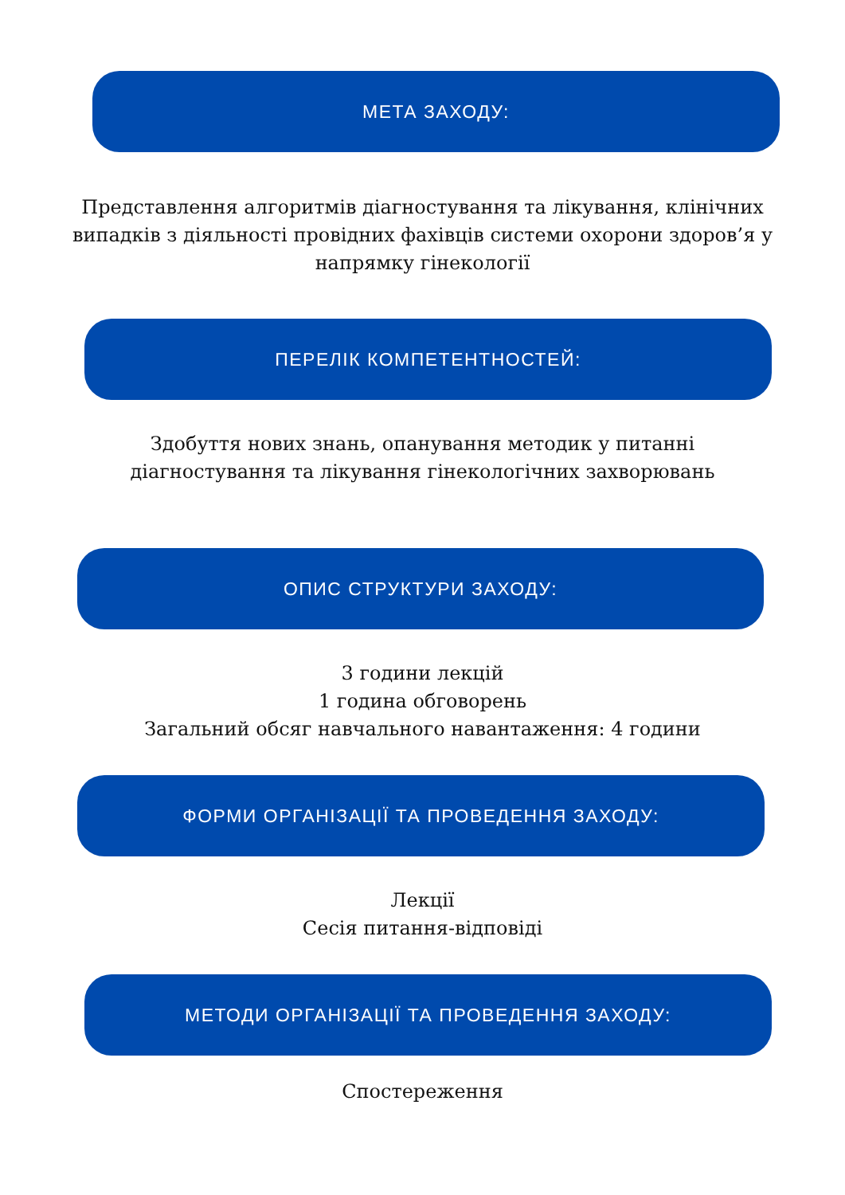МЕТА ЗАХОДУ:
Представлення алгоритмів діагностування та лікування, клінічних випадків з діяльності провідних фахівців системи охорони здоров’я у напрямку гінекології
ПЕРЕЛІК КОМПЕТЕНТНОСТЕЙ:
Здобуття нових знань, опанування методик у питанні діагностування та лікування гінекологічних захворювань
ОПИС СТРУКТУРИ ЗАХОДУ:
3 години лекцій
1 година обговорень
Загальний обсяг навчального навантаження: 4 години
ФОРМИ ОРГАНІЗАЦІЇ ТА ПРОВЕДЕННЯ ЗАХОДУ:
Лекції
Сесія питання-відповіді
МЕТОДИ ОРГАНІЗАЦІЇ ТА ПРОВЕДЕННЯ ЗАХОДУ:
Спостереження